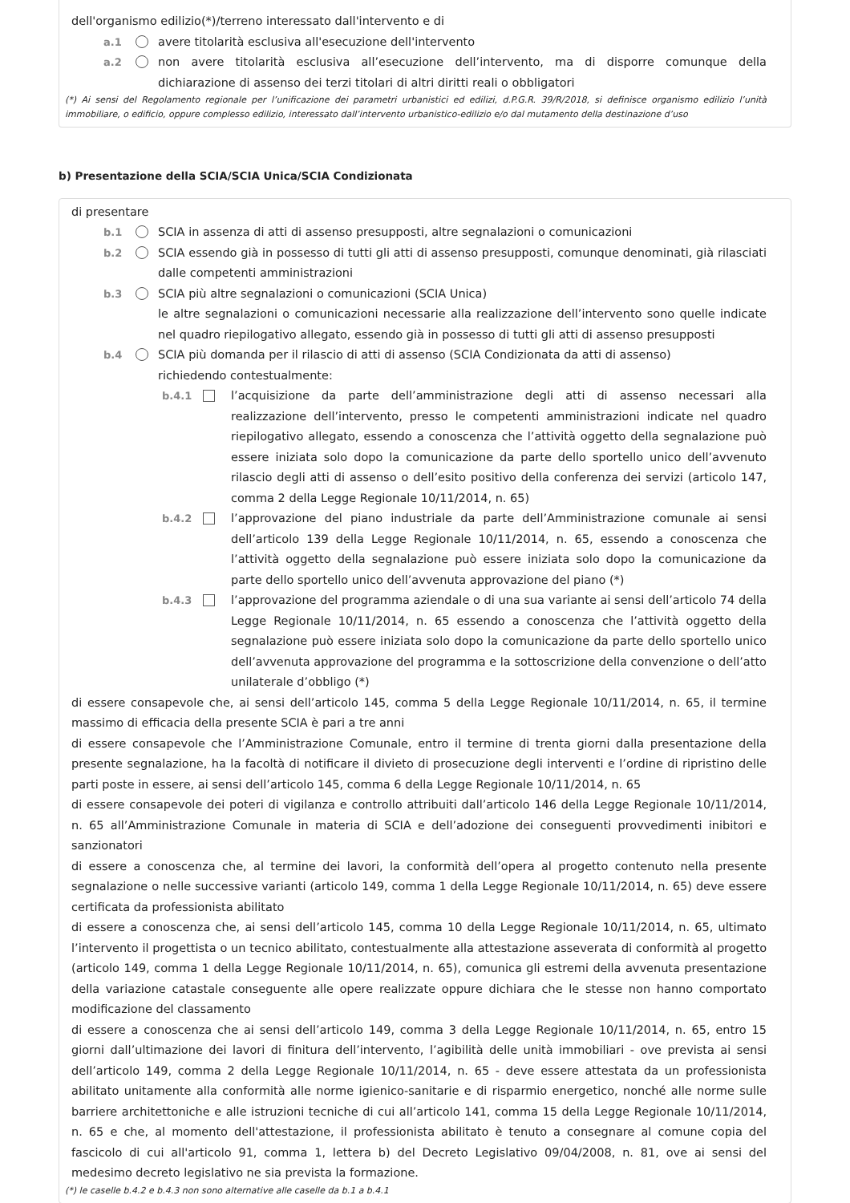dell'organismo edilizio(*)/terreno interessato dall'intervento e di
a.1 avere titolarità esclusiva all'esecuzione dell'intervento
a.2 non avere titolarità esclusiva all’esecuzione dell’intervento, ma di disporre comunque della dichiarazione di assenso dei terzi titolari di altri diritti reali o obbligatori
(*) Ai sensi del Regolamento regionale per l’unificazione dei parametri urbanistici ed edilizi, d.P.G.R. 39/R/2018, si definisce organismo edilizio l’unità immobiliare, o edificio, oppure complesso edilizio, interessato dall’intervento urbanistico-edilizio e/o dal mutamento della destinazione d’uso
b) Presentazione della SCIA/SCIA Unica/SCIA Condizionata
di presentare
b.1 SCIA in assenza di atti di assenso presupposti, altre segnalazioni o comunicazioni
b.2 SCIA essendo già in possesso di tutti gli atti di assenso presupposti, comunque denominati, già rilasciati dalle competenti amministrazioni
b.3 SCIA più altre segnalazioni o comunicazioni (SCIA Unica)
le altre segnalazioni o comunicazioni necessarie alla realizzazione dell’intervento sono quelle indicate nel quadro riepilogativo allegato, essendo già in possesso di tutti gli atti di assenso presupposti
b.4 SCIA più domanda per il rilascio di atti di assenso (SCIA Condizionata da atti di assenso)
richiedendo contestualmente:
b.4.1 l’acquisizione da parte dell’amministrazione degli atti di assenso necessari alla realizzazione dell’intervento, presso le competenti amministrazioni indicate nel quadro riepilogativo allegato, essendo a conoscenza che l’attività oggetto della segnalazione può essere iniziata solo dopo la comunicazione da parte dello sportello unico dell’avvenuto rilascio degli atti di assenso o dell’esito positivo della conferenza dei servizi (articolo 147, comma 2 della Legge Regionale 10/11/2014, n. 65)
b.4.2 l’approvazione del piano industriale da parte dell’Amministrazione comunale ai sensi dell’articolo 139 della Legge Regionale 10/11/2014, n. 65, essendo a conoscenza che l’attività oggetto della segnalazione può essere iniziata solo dopo la comunicazione da parte dello sportello unico dell’avvenuta approvazione del piano (*)
b.4.3 l’approvazione del programma aziendale o di una sua variante ai sensi dell’articolo 74 della Legge Regionale 10/11/2014, n. 65 essendo a conoscenza che l’attività oggetto della segnalazione può essere iniziata solo dopo la comunicazione da parte dello sportello unico dell’avvenuta approvazione del programma e la sottoscrizione della convenzione o dell’atto unilaterale d’obbligo (*)
di essere consapevole che, ai sensi dell’articolo 145, comma 5 della Legge Regionale 10/11/2014, n. 65, il termine massimo di efficacia della presente SCIA è pari a tre anni
di essere consapevole che l’Amministrazione Comunale, entro il termine di trenta giorni dalla presentazione della presente segnalazione, ha la facoltà di notificare il divieto di prosecuzione degli interventi e l’ordine di ripristino delle parti poste in essere, ai sensi dell’articolo 145, comma 6 della Legge Regionale 10/11/2014, n. 65
di essere consapevole dei poteri di vigilanza e controllo attribuiti dall’articolo 146 della Legge Regionale 10/11/2014, n. 65 all’Amministrazione Comunale in materia di SCIA e dell’adozione dei conseguenti provvedimenti inibitori e sanzionatori
di essere a conoscenza che, al termine dei lavori, la conformità dell’opera al progetto contenuto nella presente segnalazione o nelle successive varianti (articolo 149, comma 1 della Legge Regionale 10/11/2014, n. 65) deve essere certificata da professionista abilitato
di essere a conoscenza che, ai sensi dell’articolo 145, comma 10 della Legge Regionale 10/11/2014, n. 65, ultimato l’intervento il progettista o un tecnico abilitato, contestualmente alla attestazione asseverata di conformità al progetto (articolo 149, comma 1 della Legge Regionale 10/11/2014, n. 65), comunica gli estremi della avvenuta presentazione della variazione catastale conseguente alle opere realizzate oppure dichiara che le stesse non hanno comportato modificazione del classamento
di essere a conoscenza che ai sensi dell’articolo 149, comma 3 della Legge Regionale 10/11/2014, n. 65, entro 15 giorni dall’ultimazione dei lavori di finitura dell’intervento, l’agibilità delle unità immobiliari - ove prevista ai sensi dell’articolo 149, comma 2 della Legge Regionale 10/11/2014, n. 65 - deve essere attestata da un professionista abilitato unitamente alla conformità alle norme igienico-sanitarie e di risparmio energetico, nonché alle norme sulle barriere architettoniche e alle istruzioni tecniche di cui all’articolo 141, comma 15 della Legge Regionale 10/11/2014, n. 65 e che, al momento dell'attestazione, il professionista abilitato è tenuto a consegnare al comune copia del fascicolo di cui all'articolo 91, comma 1, lettera b) del Decreto Legislativo 09/04/2008, n. 81, ove ai sensi del medesimo decreto legislativo ne sia prevista la formazione.
(*) le caselle b.4.2 e b.4.3 non sono alternative alle caselle da b.1 a b.4.1